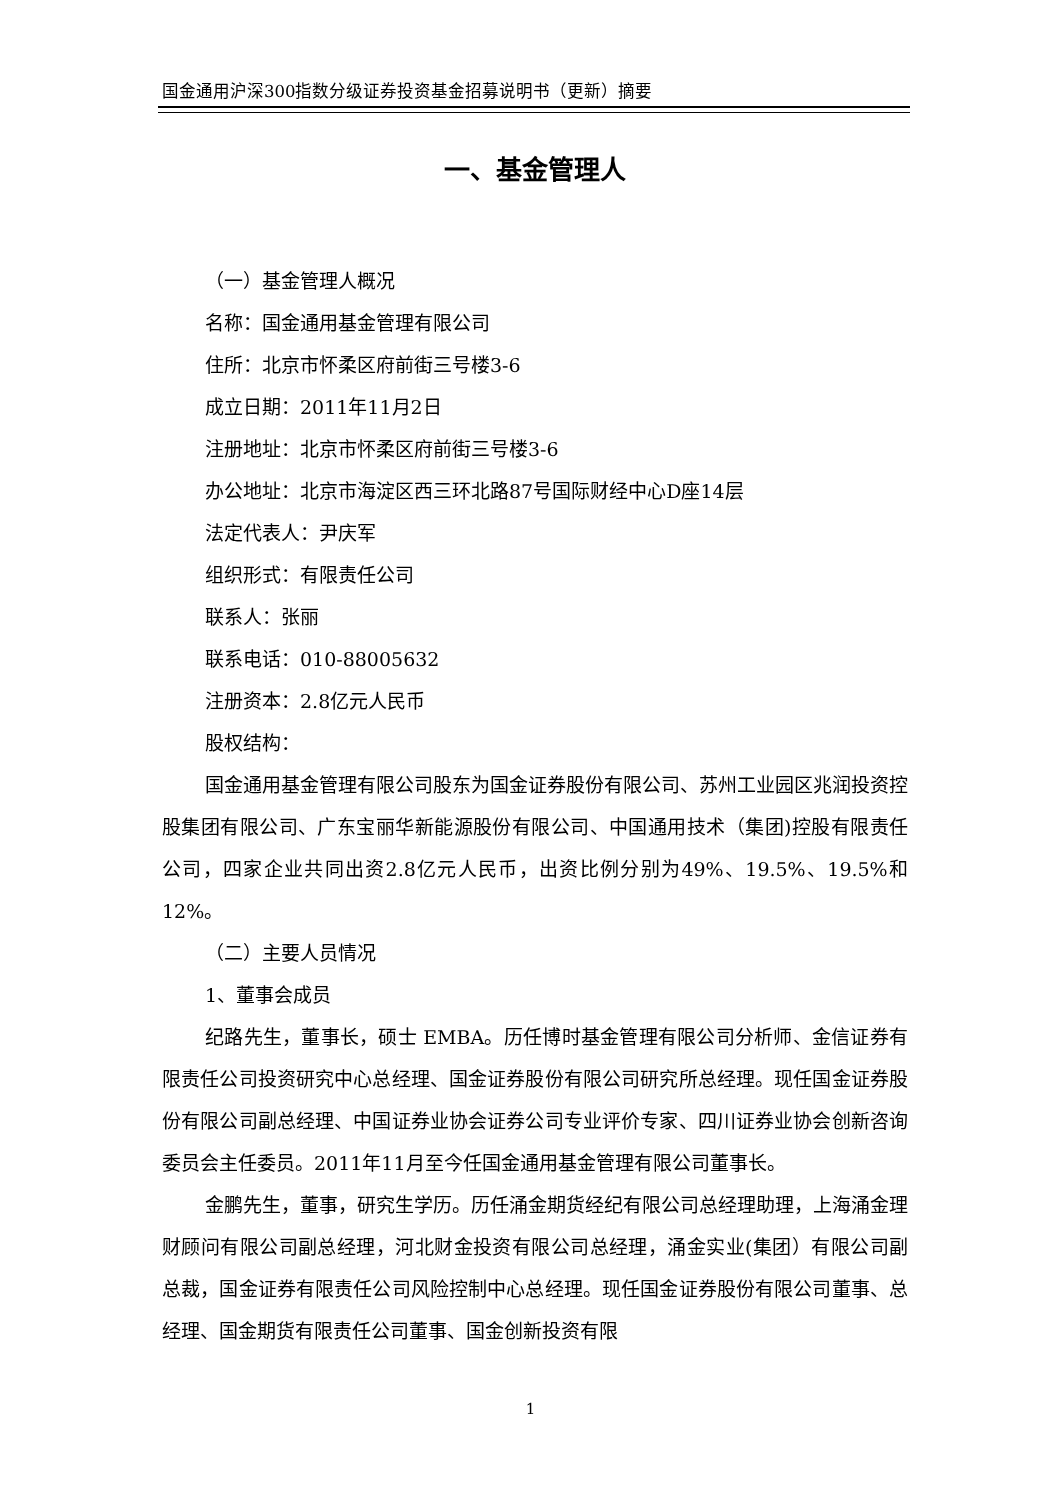国金通用沪深300指数分级证券投资基金招募说明书（更新）摘要
一、基金管理人
（一）基金管理人概况
名称：国金通用基金管理有限公司
住所：北京市怀柔区府前街三号楼3-6
成立日期：2011年11月2日
注册地址：北京市怀柔区府前街三号楼3-6
办公地址：北京市海淀区西三环北路87号国际财经中心D座14层
法定代表人：尹庆军
组织形式：有限责任公司
联系人：张丽
联系电话：010-88005632
注册资本：2.8亿元人民币
股权结构：
国金通用基金管理有限公司股东为国金证券股份有限公司、苏州工业园区兆润投资控股集团有限公司、广东宝丽华新能源股份有限公司、中国通用技术（集团)控股有限责任公司，四家企业共同出资2.8亿元人民币，出资比例分别为49%、19.5%、19.5%和12%。
（二）主要人员情况
1、董事会成员
纪路先生，董事长，硕士 EMBA。历任博时基金管理有限公司分析师、金信证券有限责任公司投资研究中心总经理、国金证券股份有限公司研究所总经理。现任国金证券股份有限公司副总经理、中国证券业协会证券公司专业评价专家、四川证券业协会创新咨询委员会主任委员。2011年11月至今任国金通用基金管理有限公司董事长。
金鹏先生，董事，研究生学历。历任涌金期货经纪有限公司总经理助理，上海涌金理财顾问有限公司副总经理，河北财金投资有限公司总经理，涌金实业(集团）有限公司副总裁，国金证券有限责任公司风险控制中心总经理。现任国金证券股份有限公司董事、总经理、国金期货有限责任公司董事、国金创新投资有限
1